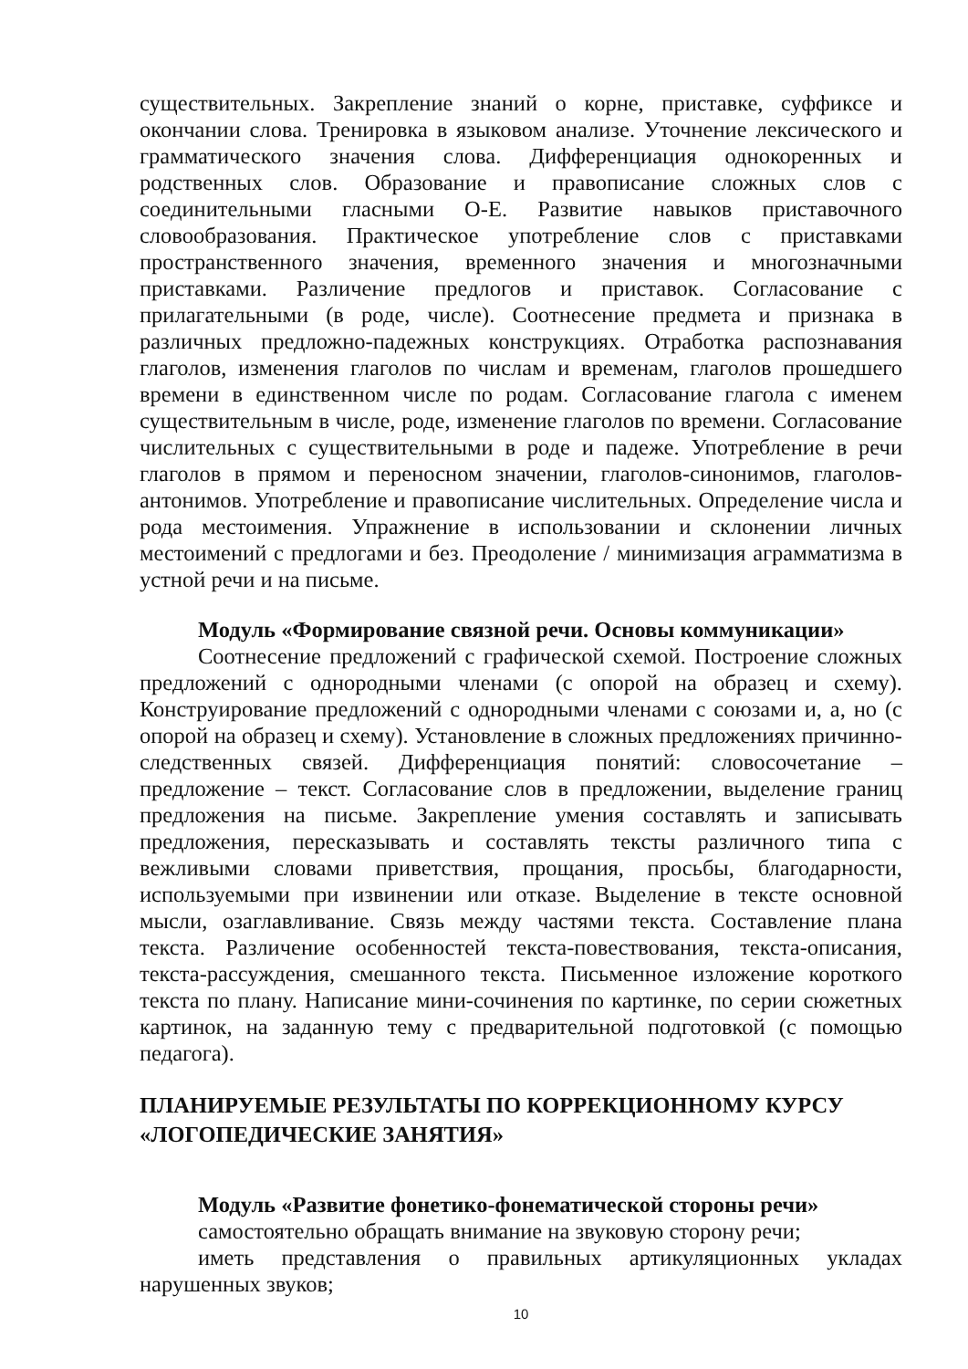существительных. Закрепление знаний о корне, приставке, суффиксе и окончании слова. Тренировка в языковом анализе. Уточнение лексического и грамматического значения слова. Дифференциация однокоренных и родственных слов. Образование и правописание сложных слов с соединительными гласными О-Е. Развитие навыков приставочного словообразования. Практическое употребление слов с приставками пространственного значения, временного значения и многозначными приставками. Различение предлогов и приставок. Согласование с прилагательными (в роде, числе). Соотнесение предмета и признака в различных предложно-падежных конструкциях. Отработка распознавания глаголов, изменения глаголов по числам и временам, глаголов прошедшего времени в единственном числе по родам. Согласование глагола с именем существительным в числе, роде, изменение глаголов по времени. Согласование числительных с существительными в роде и падеже. Употребление в речи глаголов в прямом и переносном значении, глаголов-синонимов, глаголов-антонимов. Употребление и правописание числительных. Определение числа и рода местоимения. Упражнение в использовании и склонении личных местоимений с предлогами и без. Преодоление / минимизация аграмматизма в устной речи и на письме.
Модуль «Формирование связной речи. Основы коммуникации»
Соотнесение предложений с графической схемой. Построение сложных предложений с однородными членами (с опорой на образец и схему). Конструирование предложений с однородными членами с союзами и, а, но (с опорой на образец и схему). Установление в сложных предложениях причинно-следственных связей. Дифференциация понятий: словосочетание – предложение – текст. Согласование слов в предложении, выделение границ предложения на письме. Закрепление умения составлять и записывать предложения, пересказывать и составлять тексты различного типа с вежливыми словами приветствия, прощания, просьбы, благодарности, используемыми при извинении или отказе. Выделение в тексте основной мысли, озаглавливание. Связь между частями текста. Составление плана текста. Различение особенностей текста-повествования, текста-описания, текста-рассуждения, смешанного текста. Письменное изложение короткого текста по плану. Написание мини-сочинения по картинке, по серии сюжетных картинок, на заданную тему с предварительной подготовкой (с помощью педагога).
ПЛАНИРУЕМЫЕ РЕЗУЛЬТАТЫ ПО КОРРЕКЦИОННОМУ КУРСУ «ЛОГОПЕДИЧЕСКИЕ ЗАНЯТИЯ»
Модуль «Развитие фонетико-фонематической стороны речи»
самостоятельно обращать внимание на звуковую сторону речи;
иметь представления о правильных артикуляционных укладах нарушенных звуков;
10